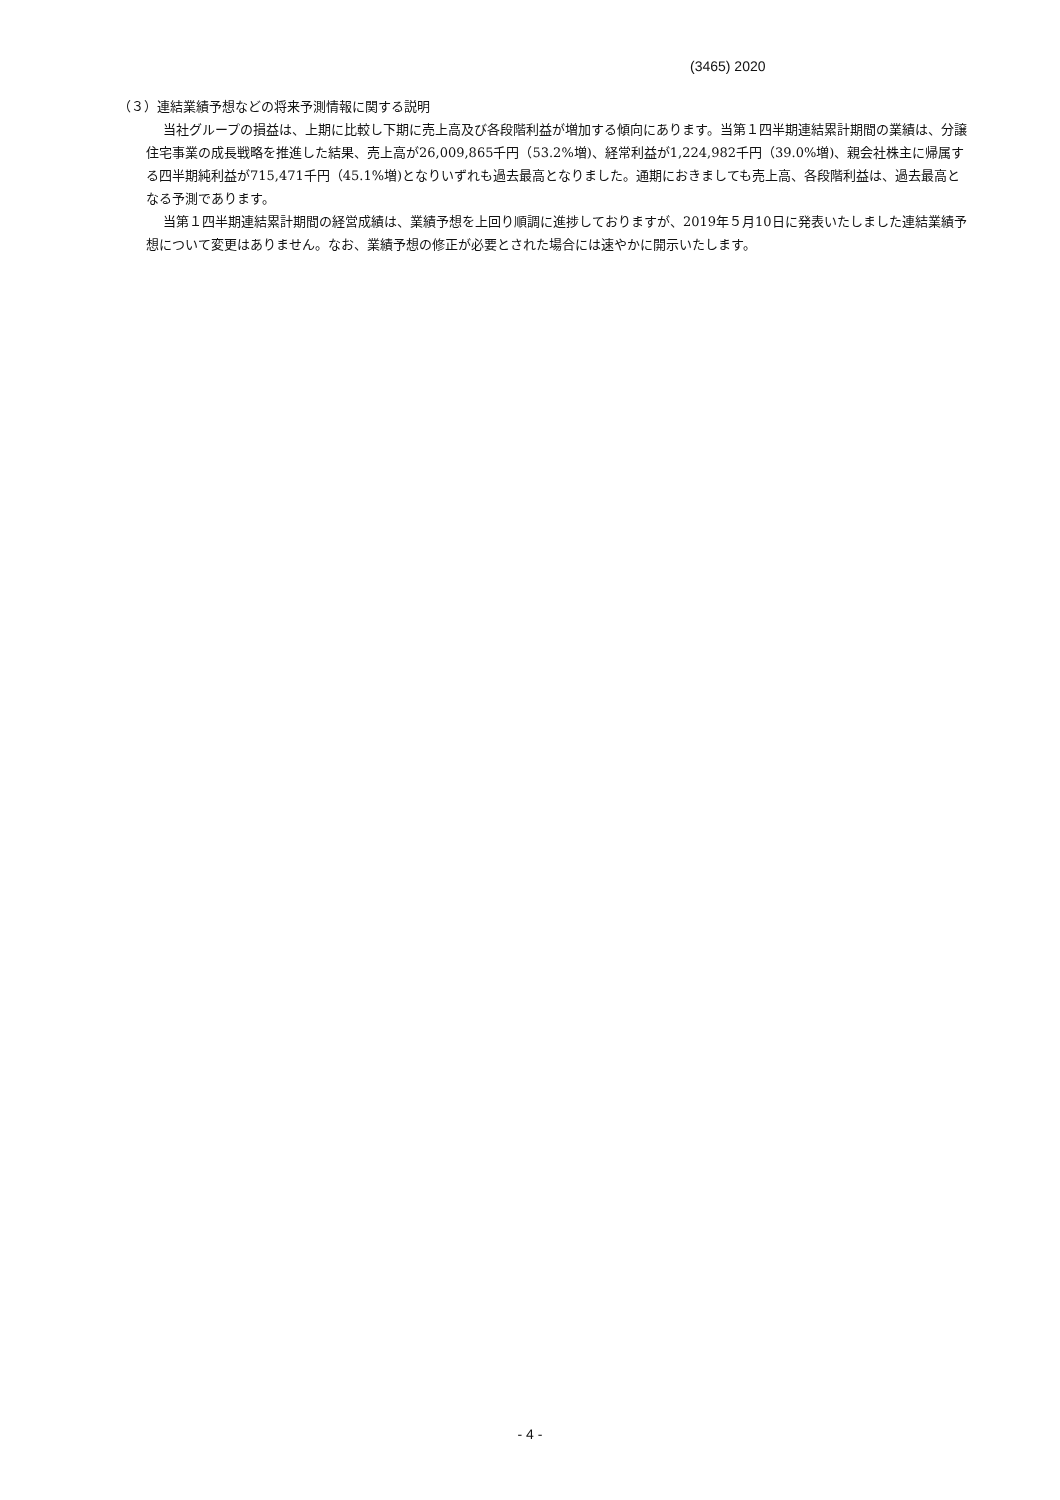(3465) 2020
（３）連結業績予想などの将来予測情報に関する説明
当社グループの損益は、上期に比較し下期に売上高及び各段階利益が増加する傾向にあります。当第１四半期連結累計期間の業績は、分譲住宅事業の成長戦略を推進した結果、売上高が26,009,865千円（53.2%増)、経常利益が1,224,982千円（39.0%増)、親会社株主に帰属する四半期純利益が715,471千円（45.1%増)となりいずれも過去最高となりました。通期におきましても売上高、各段階利益は、過去最高となる予測であります。
当第１四半期連結累計期間の経営成績は、業績予想を上回り順調に進捗しておりますが、2019年５月10日に発表いたしました連結業績予想について変更はありません。なお、業績予想の修正が必要とされた場合には速やかに開示いたします。
- 4 -